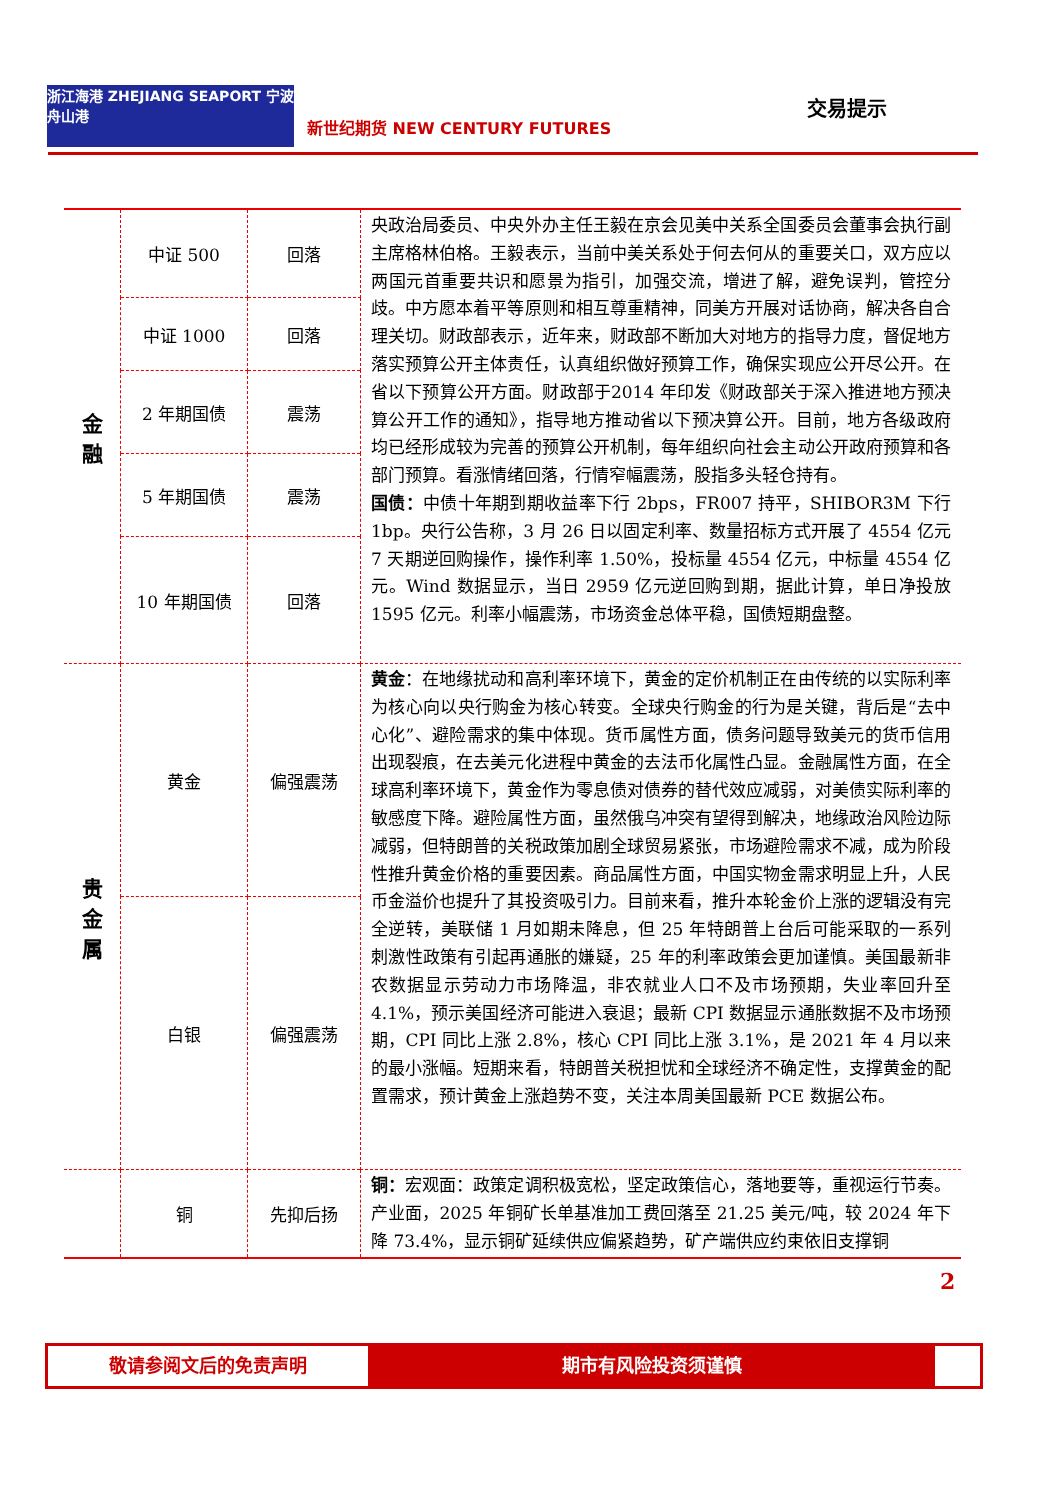浙江海港 ZHEJIANG SEAPORT 宁波舟山港
新世纪期货 NEW CENTURY FUTURES
交易提示
| 金 融 | 中证 500 | 回落 | 央政治局委员、中央外办主任王毅在京会见美中关系全国委员会董事会执行副主席格林伯格。王毅表示，当前中美关系处于何去何从的重要关口，双方应以两国元首重要共识和愿景为指引，加强交流，增进了解，避免误判，管控分歧。中方愿本着平等原则和相互尊重精神，同美方开展对话协商，解决各自合理关切。财政部表示，近年来，财政部不断加大对地方的指导力度，督促地方落实预算公开主体责任，认真组织做好预算工作，确保实现应公开尽公开。在省以下预算公开方面。财政部于2014 年印发《财政部关于深入推进地方预决算公开工作的通知》，指导地方推动省以下预决算公开。目前，地方各级政府均已经形成较为完善的预算公开机制，每年组织向社会主动公开政府预算和各部门预算。看涨情绪回落，行情窄幅震荡，股指多头轻仓持有。 国债： 中债十年期到期收益率下行 2bps，FR007 持平，SHIBOR3M 下行 1bp。央行公告称，3 月 26 日以固定利率、数量招标方式开展了 4554 亿元 7 天期逆回购操作，操作利率 1.50%，投标量 4554 亿元，中标量 4554 亿元。Wind 数据显示，当日 2959 亿元逆回购到期，据此计算，单日净投放 1595 亿元。利率小幅震荡，市场资金总体平稳，国债短期盘整。 |
| | 中证 1000 | 回落 | |
| | 2 年期国债 | 震荡 | |
| | 5 年期国债 | 震荡 | |
| | 10 年期国债 | 回落 | |
| 贵 金 属 | 黄金 | 偏强震荡 | 黄金 ：在地缘扰动和高利率环境下，黄金的定价机制正在由传统的以实际利率为核心向以央行购金为核心转变。全球央行购金的行为是关键，背后是“去中心化”、避险需求的集中体现。货币属性方面，债务问题导致美元的货币信用出现裂痕，在去美元化进程中黄金的去法币化属性凸显。金融属性方面，在全球高利率环境下，黄金作为零息债对债券的替代效应减弱，对美债实际利率的敏感度下降。避险属性方面，虽然俄乌冲突有望得到解决，地缘政治风险边际减弱，但特朗普的关税政策加剧全球贸易紧张，市场避险需求不减，成为阶段性推升黄金价格的重要因素。商品属性方面，中国实物金需求明显上升，人民币金溢价也提升了其投资吸引力。目前来看，推升本轮金价上涨的逻辑没有完全逆转，美联储 1 月如期未降息，但 25 年特朗普上台后可能采取的一系列刺激性政策有引起再通胀的嫌疑，25 年的利率政策会更加谨慎。美国最新非农数据显示劳动力市场降温，非农就业人口不及市场预期，失业率回升至4.1%，预示美国经济可能进入衰退；最新 CPI 数据显示通胀数据不及市场预期，CPI 同比上涨 2.8%，核心 CPI 同比上涨 3.1%，是 2021 年 4 月以来的最小涨幅。短期来看，特朗普关税担忧和全球经济不确定性，支撑黄金的配置需求，预计黄金上涨趋势不变，关注本周美国最新 PCE 数据公布。 |
| | 白银 | 偏强震荡 | |
| | 铜 | 先抑后扬 | 铜： 宏观面：政策定调积极宽松，坚定政策信心，落地要等，重视运行节奏。产业面，2025 年铜矿长单基准加工费回落至 21.25 美元/吨，较 2024 年下降 73.4%，显示铜矿延续供应偏紧趋势，矿产端供应约束依旧支撑铜 |
2
敬请参阅文后的免责声明 期市有风险投资须谨慎